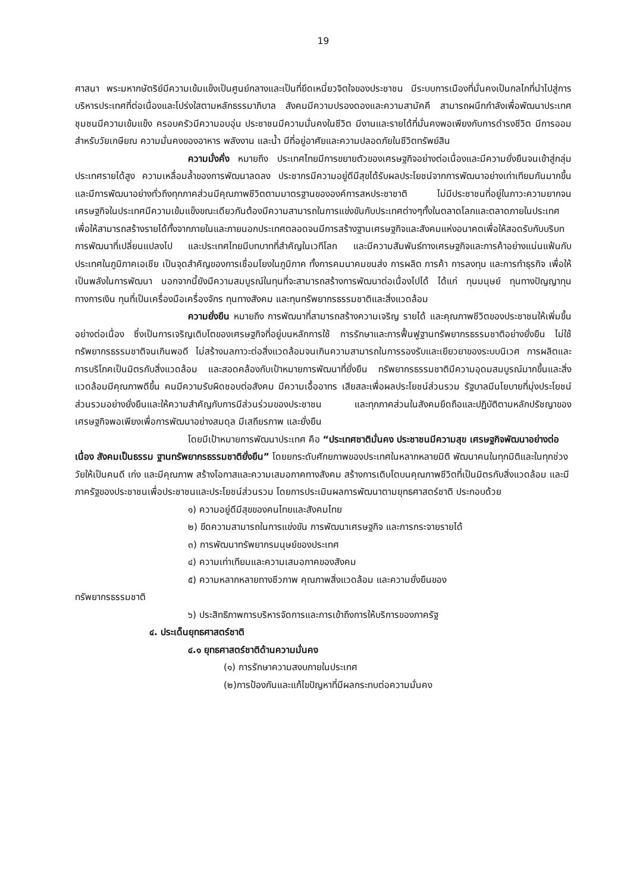19
ศาสนา พระมหากษัตริย์มีความเข้มแข็งเป็นศูนย์กลางและเป็นที่ยึดเหนี่ยวจิตใจของประชาชน มีระบบการเมืองที่มั่นคงเป็นกลไกที่นำไปสู่การบริหารประเทศที่ต่อเนื่องและโปร่งใสตามหลักธรรมาภิบาล สังคมมีความปรองดองและความสามัคคี สามารถผนึกกำลังเพื่อพัฒนาประเทศ ชุมชนมีความเข้มแข็ง ครอบครัวมีความอบอุ่น ประชาชนมีความมั่นคงในชีวิต มีงานและรายได้ที่มั่นคงพอเพียงกับการดำรงชีวิต มีการออมสำหรับวัยเกษียณ ความมั่นคงของอาหาร พลังงาน และน้ำ มีที่อยู่อาศัยและความปลอดภัยในชีวิตทรัพย์สิน
ความมั่งคั่ง หมายถึง ประเทศไทยมีการขยายตัวของเศรษฐกิจอย่างต่อเนื่องและมีความยั่งยืนจนเข้าสู่กลุ่มประเทศรายได้สูง ความเหลื่อมล้ำของการพัฒนาลดลง ประชากรมีความอยู่ดีมีสุขได้รับผลประโยชน์จากการพัฒนาอย่างเท่าเทียมกันมากขึ้น และมีการพัฒนาอย่างทั่วถึงทุกภาคส่วนมีคุณภาพชีวิตตามมาตรฐานขององค์การสหประชาชาติ ไม่มีประชาชนที่อยู่ในภาวะความยากจนเศรษฐกิจในประเทศมีความเข้มแข็งขณะเดียวกันต้องมีความสามารถในการแข่งขันกับประเทศต่างๆทั้งในตลาดโลกและตลาดภายในประเทศเพื่อให้สามารถสร้างรายได้ทั้งจากภายในและภายนอกประเทศตลอดจนมีการสร้างฐานเศรษฐกิจและสังคมแห่งอนาคตเพื่อให้สอดรับกับบริบทการพัฒนาที่เปลี่ยนแปลงไป และประเทศไทยมีบทบาทที่สำคัญในเวทีโลก และมีความสัมพันธ์ทางเศรษฐกิจและการค้าอย่างแน่นแฟ้นกับประเทศในภูมิภาคเอเชีย เป็นจุดสำคัญของการเชื่อมโยงในภูมิภาค ทั้งการคมนาคมขนส่ง การผลิต การค้า การลงทุน และการทำธุรกิจ เพื่อให้เป็นพลังในการพัฒนา นอกจากนี้ยังมีความสมบูรณ์ในทุนที่จะสามารถสร้างการพัฒนาต่อเนื่องไปได้ ได้แก่ ทุนมนุษย์ ทุนทางปัญญาทุนทางการเงิน ทุนที่เป็นเครื่องมือเครื่องจักร ทุนทางสังคม และทุนทรัพยากรธรรมชาติและสิ่งแวดล้อม
ความยั่งยืน หมายถึง การพัฒนาที่สามารถสร้างความเจริญ รายได้ และคุณภาพชีวิตของประชาชนให้เพิ่มขึ้นอย่างต่อเนื่อง ซึ่งเป็นการเจริญเติบโตของเศรษฐกิจที่อยู่บนหลักการใช้ การรักษาและการฟื้นฟูฐานทรัพยากรธรรมชาติอย่างยั่งยืน ไม่ใช้ทรัพยากรธรรมชาติจนเกินพอดี ไม่สร้างมลภาวะต่อสิ่งแวดล้อมจนเกินความสามารถในการรองรับและเยียวยาของระบบนิเวศ การผลิตและการบริโภคเป็นมิตรกับสิ่งแวดล้อม และสอดคล้องกับเป้าหมายการพัฒนาที่ยั่งยืน ทรัพยากรธรรมชาติมีความอุดมสมบูรณ์มากขึ้นและสิ่งแวดล้อมมีคุณภาพดีขึ้น คนมีความรับผิดชอบต่อสังคม มีความเอื้ออาทร เสียสละเพื่อผลประโยชน์ส่วนรวม รัฐบาลมีนโยบายที่มุ่งประโยชน์ส่วนรวมอย่างยั่งยืนและให้ความสำคัญกับการมีส่วนร่วมของประชาชน และทุกภาคส่วนในสังคมยึดถือและปฏิบัติตามหลักปรัชญาของเศรษฐกิจพอเพียงเพื่อการพัฒนาอย่างสมดุล มีเสถียรภาพ และยั่งยืน
โดยมีเป้าหมายการพัฒนาประเทศ คือ “ประเทศชาติมั่นคง ประชาชนมีความสุข เศรษฐกิจพัฒนาอย่างต่อเนื่อง สังคมเป็นธรรม ฐานทรัพยากรธรรมชาติยั่งยืน” โดยยกระดับศักยภาพของประเทศในหลากหลายมิติ พัฒนาคนในทุกมิติและในทุกช่วงวัยให้เป็นคนดี เก่ง และมีคุณภาพ สร้างโอกาสและความเสมอภาคทางสังคม สร้างการเติบโตบนคุณภาพชีวิตที่เป็นมิตรกับสิ่งแวดล้อม และมีภาครัฐของประชาชนเพื่อประชาชนและประโยชน์ส่วนรวม โดยการประเมินผลการพัฒนาตามยุทธศาสตร์ชาติ ประกอบด้วย
๑) ความอยู่ดีมีสุขของคนไทยและสังคมไทย
๒) ขีดความสามารถในการแข่งขัน การพัฒนาเศรษฐกิจ และการกระจายรายได้
๓) การพัฒนาทรัพยากรมนุษย์ของประเทศ
๔) ความเท่าเทียมและความเสมอภาคของสังคม
๕) ความหลากหลายทางชีวภาพ คุณภาพสิ่งแวดล้อม และความยั่งยืนของ
ทรัพยากรธรรมชาติ
๖) ประสิทธิภาพการบริหารจัดการและการเข้าถึงการให้บริการของภาครัฐ
๔. ประเด็นยุทธศาสตร์ชาติ
๔.๑ ยุทธศาสตร์ชาติด้านความมั่นคง
(๑) การรักษาความสงบภายในประเทศ
(๒)การป้องกันและแก้ไขปัญหาที่มีผลกระทบต่อความมั่นคง